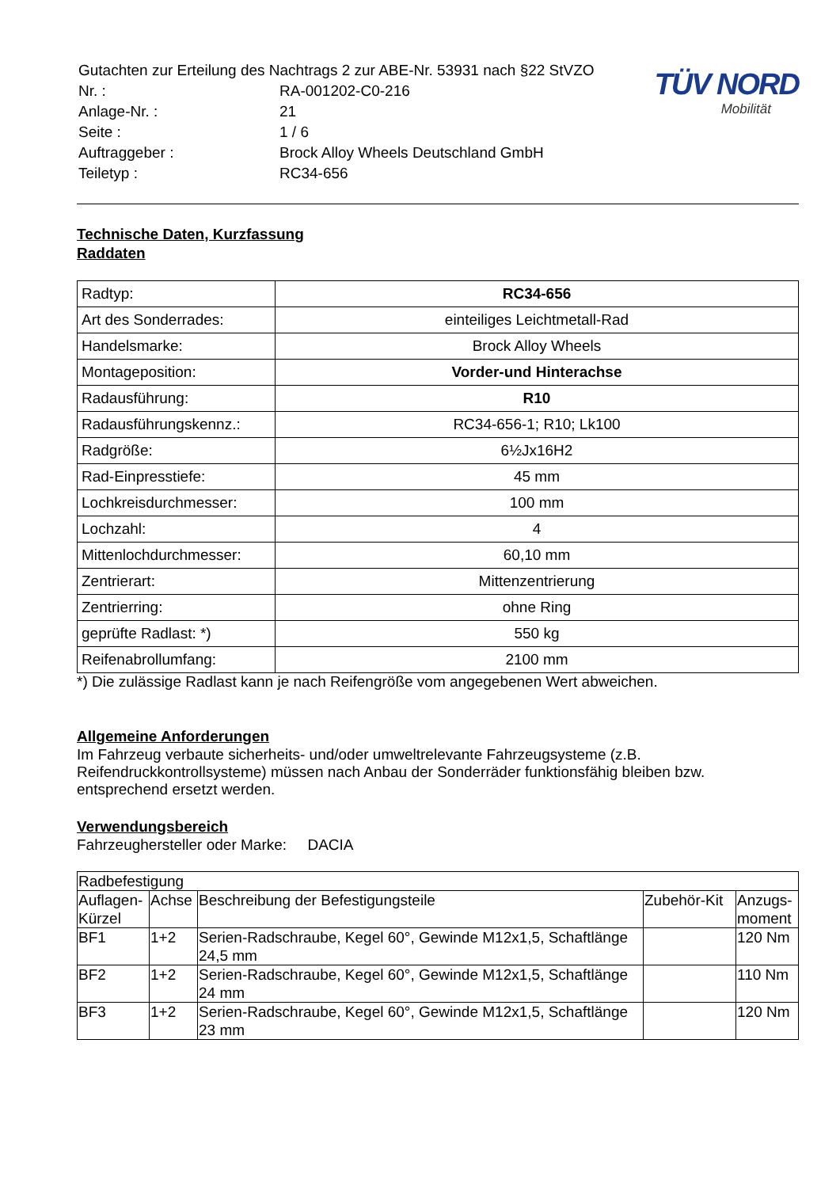| Gutachten zur Erteilung des Nachtrags 2 zur ABE-Nr. 53931 nach §22 StVZO | |
| Nr. : | RA-001202-C0-216 |
| Anlage-Nr. : | 21 |
| Seite : | 1 / 6 |
| Auftraggeber : | Brock Alloy Wheels Deutschland GmbH |
| Teiletyp : | RC34-656 |
TÜV NORD
Mobilität
Technische Daten, Kurzfassung
Raddaten
| Radtyp: | RC34-656 |
| Art des Sonderrades: | einteiliges Leichtmetall-Rad |
| Handelsmarke: | Brock Alloy Wheels |
| Montageposition: | Vorder-und Hinterachse |
| Radausführung: | R10 |
| Radausführungskennz.: | RC34-656-1; R10; Lk100 |
| Radgröße: | 6½Jx16H2 |
| Rad-Einpresstiefe: | 45 mm |
| Lochkreisdurchmesser: | 100 mm |
| Lochzahl: | 4 |
| Mittenlochdurchmesser: | 60,10 mm |
| Zentrierart: | Mittenzentrierung |
| Zentrierring: | ohne Ring |
| geprüfte Radlast: *) | 550 kg |
| Reifenabrollumfang: | 2100 mm |
*) Die zulässige Radlast kann je nach Reifengröße vom angegebenen Wert abweichen.
Allgemeine Anforderungen
Im Fahrzeug verbaute sicherheits- und/oder umweltrelevante Fahrzeugsysteme (z.B. Reifendruckkontrollsysteme) müssen nach Anbau der Sonderräder funktionsfähig bleiben bzw. entsprechend ersetzt werden.
Verwendungsbereich
Fahrzeughersteller oder Marke: DACIA
| Radbefestigung | | | | |
| --- | --- | --- | --- | --- |
| Auflagen-Kürzel | Achse | Beschreibung der Befestigungsteile | Zubehör-Kit | Anzugs-moment |
| BF1 | 1+2 | Serien-Radschraube, Kegel 60°, Gewinde M12x1,5, Schaftlänge 24,5 mm | | 120 Nm |
| BF2 | 1+2 | Serien-Radschraube, Kegel 60°, Gewinde M12x1,5, Schaftlänge 24 mm | | 110 Nm |
| BF3 | 1+2 | Serien-Radschraube, Kegel 60°, Gewinde M12x1,5, Schaftlänge 23 mm | | 120 Nm |